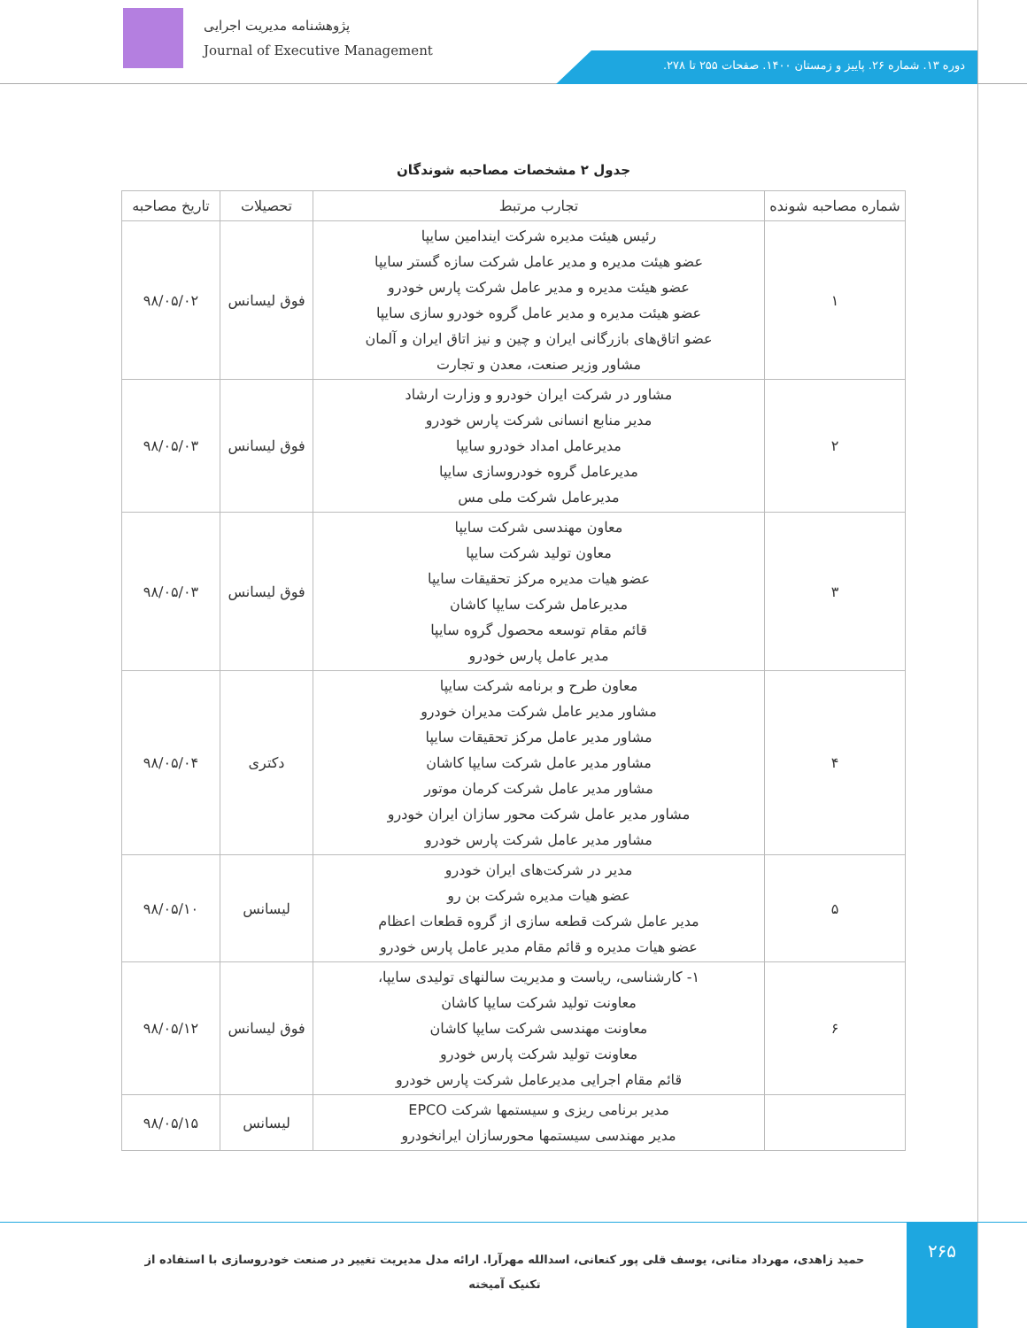پژوهشنامه مدیریت اجرایی
Journal of Executive Management
دوره ۱۳. شماره ۲۶. پاییز و زمستان ۱۴۰۰. صفحات ۲۵۵ تا ۲۷۸.
جدول ۲ مشخصات مصاحبه شوندگان
| شماره مصاحبه شونده | تجارب مرتبط | تحصیلات | تاریخ مصاحبه |
| --- | --- | --- | --- |
| ۱ | رئیس هیئت مدیره شرکت ایندامین سایپا عضو هیئت مدیره و مدیر عامل شرکت سازه گستر سایپا عضو هیئت مدیره و مدیر عامل شرکت پارس خودرو عضو هیئت مدیره و مدیر عامل گروه خودرو سازی سایپا عضو اتاق‌های بازرگانی ایران و چین و نیز اتاق ایران و آلمان مشاور وزیر صنعت، معدن و تجارت | فوق لیسانس | ۹۸/۰۵/۰۲ |
| ۲ | مشاور در شرکت ایران خودرو و وزارت ارشاد مدیر منابع انسانی شرکت پارس خودرو مدیرعامل امداد خودرو سایپا مدیرعامل گروه خودروسازی سایپا مدیرعامل شرکت ملی مس | فوق لیسانس | ۹۸/۰۵/۰۳ |
| ۳ | معاون مهندسی شرکت سایپا معاون تولید شرکت سایپا عضو هیات مدیره مرکز تحقیقات سایپا مدیرعامل شرکت سایپا کاشان قائم مقام توسعه محصول گروه سایپا مدیر عامل پارس خودرو | فوق لیسانس | ۹۸/۰۵/۰۳ |
| ۴ | معاون طرح و برنامه شرکت سایپا مشاور مدیر عامل شرکت مدیران خودرو مشاور مدیر عامل مرکز تحقیقات سایپا مشاور مدیر عامل شرکت سایپا کاشان مشاور مدیر عامل شرکت کرمان موتور مشاور مدیر عامل شرکت محور سازان ایران خودرو مشاور مدیر عامل شرکت پارس خودرو | دکتری | ۹۸/۰۵/۰۴ |
| ۵ | مدیر در شرکت‌های ایران خودرو عضو هیات مدیره شرکت بن رو مدیر عامل شرکت قطعه سازی از گروه قطعات اعظام عضو هیات مدیره و قائم مقام مدیر عامل پارس خودرو | لیسانس | ۹۸/۰۵/۱۰ |
| ۶ | ۱- کارشناسی، ریاست و مدیریت سالنهای تولیدی سایپا، معاونت تولید شرکت سایپا کاشان معاونت مهندسی شرکت سایپا کاشان معاونت تولید شرکت پارس خودرو قائم مقام اجرایی مدیرعامل شرکت پارس خودرو | فوق لیسانس | ۹۸/۰۵/۱۲ |
| | مدیر برنامی ریزی و سیستمها شرکت EPCO مدیر مهندسی سیستمها محورسازان ایرانخودرو | لیسانس | ۹۸/۰۵/۱۵ |
حمید زاهدی، مهرداد متانی، یوسف قلی پور کنعانی، اسدالله مهرآرا. ارائه مدل مدیریت تغییر در صنعت خودروسازی با استفاده از تکنیک آمیخته
۲۶۵